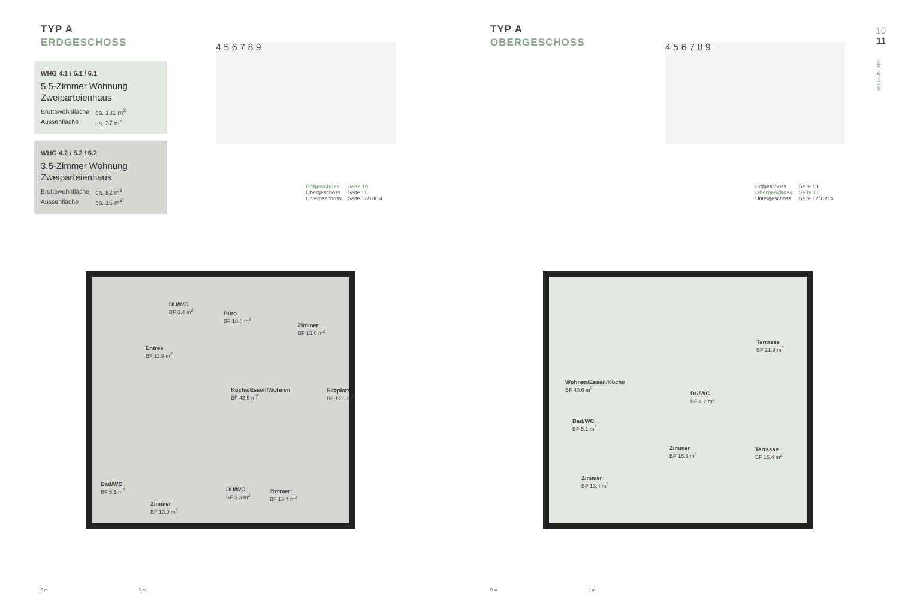TYP A
ERDGESCHOSS
WHG 4.1 / 5.1 / 6.1
5.5-Zimmer Wohnung
Zweiparteienhaus
| Bruttowohnfläche | ca. 131 m<sup>2</sup> |
| Aussenfläche | ca. 37 m<sup>2</sup> |
WHG 4.2 / 5.2 / 6.2
3.5-Zimmer Wohnung
Zweiparteienhaus
| Bruttowohnfläche | ca. 82 m<sup>2</sup> |
| Aussenfläche | ca. 15 m<sup>2</sup> |
4 5 6 7 8 9
| Erdgeschoss | Seite 10 |
| Obergeschoss | Seite 11 |
| Untergeschoss | Seite 12/13/14 |
DU/WC
BF 3.4 m<sup>2</sup>
Büro
BF 10.0 m<sup>2</sup>
Zimmer
BF 13.0 m<sup>2</sup>
Entrée
BF 11.9 m<sup>2</sup>
Küche/Essen/Wohnen
BF 43.5 m<sup>2</sup>
Sitzplatz
BF 14.6 m<sup>2</sup>
Bad/WC
BF 5.1 m<sup>2</sup>
DU/WC
BF 3.3 m<sup>2</sup>
Zimmer
BF 13.4 m<sup>2</sup>
Zimmer
BF 13.0 m<sup>2</sup>
0 m 5 m
10
11
GRUNDRISSE
TYP A
OBERGESCHOSS
4 5 6 7 8 9
| Erdgeschoss | Seite 10 |
| Obergeschoss | Seite 11 |
| Untergeschoss | Seite 12/13/14 |
Terrasse
BF 21.9 m<sup>2</sup>
Wohnen/Essen/Küche
BF 40.6 m<sup>2</sup>
DU/WC
BF 4.2 m<sup>2</sup>
Bad/WC
BF 5.1 m<sup>2</sup>
Zimmer
BF 16.3 m<sup>2</sup>
Terrasse
BF 15.4 m<sup>2</sup>
Zimmer
BF 13.4 m<sup>2</sup>
0 m 5 m